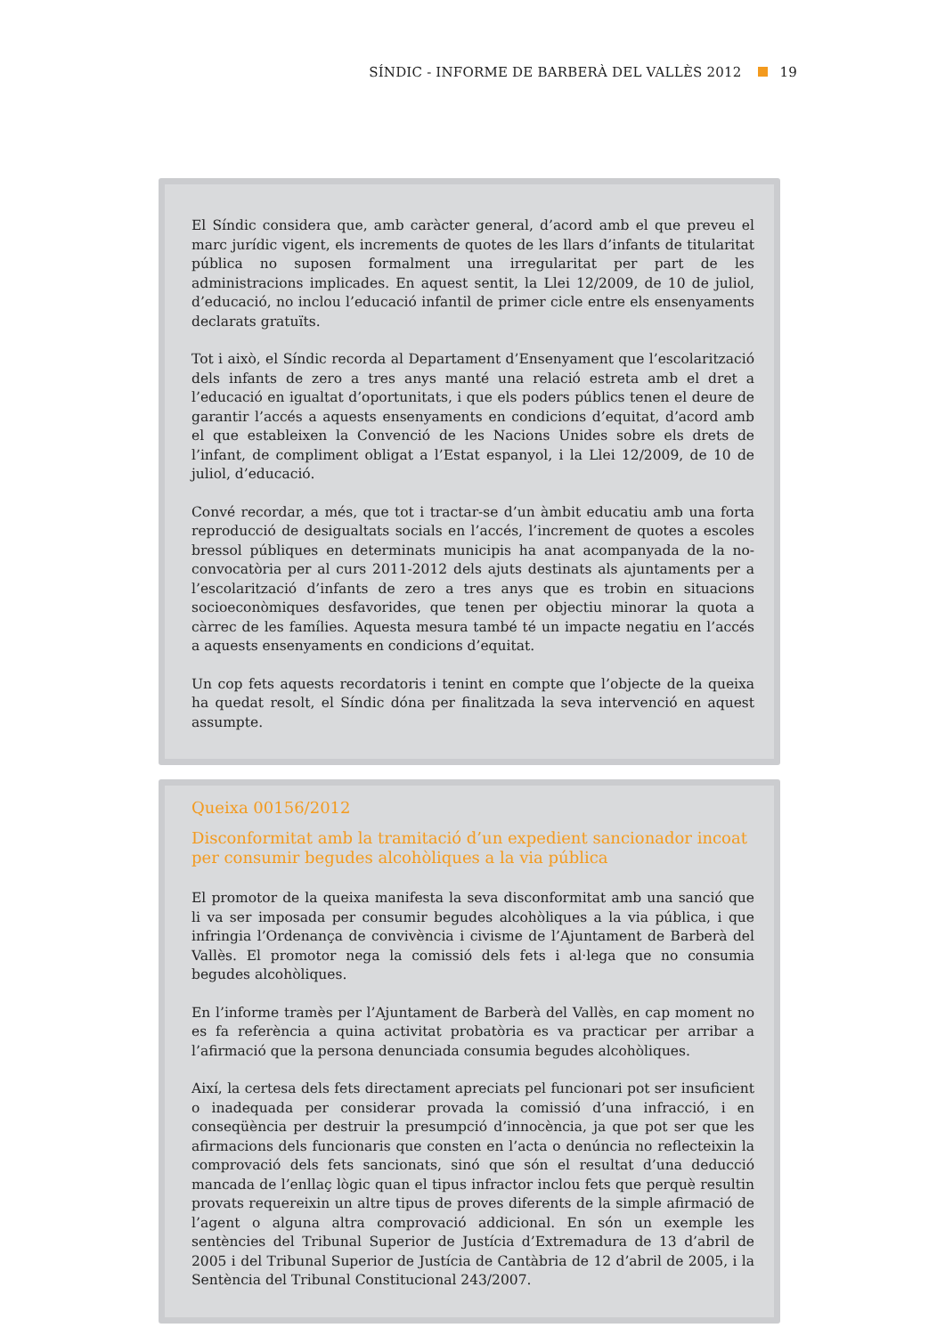SÍNDIC - INFORME DE BARBERÀ DEL VALLÈS 2012 19
El Síndic considera que, amb caràcter general, d’acord amb el que preveu el marc jurídic vigent, els increments de quotes de les llars d’infants de titularitat pública no suposen formalment una irregularitat per part de les administracions implicades. En aquest sentit, la Llei 12/2009, de 10 de juliol, d’educació, no inclou l’educació infantil de primer cicle entre els ensenyaments declarats gratuïts.
Tot i això, el Síndic recorda al Departament d’Ensenyament que l’escolarització dels infants de zero a tres anys manté una relació estreta amb el dret a l’educació en igualtat d’oportunitats, i que els poders públics tenen el deure de garantir l’accés a aquests ensenyaments en condicions d’equitat, d’acord amb el que estableixen la Convenció de les Nacions Unides sobre els drets de l’infant, de compliment obligat a l’Estat espanyol, i la Llei 12/2009, de 10 de juliol, d’educació.
Convé recordar, a més, que tot i tractar-se d’un àmbit educatiu amb una forta reproducció de desigualtats socials en l’accés, l’increment de quotes a escoles bressol públiques en determinats municipis ha anat acompanyada de la no-convocatòria per al curs 2011-2012 dels ajuts destinats als ajuntaments per a l’escolarització d’infants de zero a tres anys que es trobin en situacions socioeconòmiques desfavorides, que tenen per objectiu minorar la quota a càrrec de les famílies. Aquesta mesura també té un impacte negatiu en l’accés a aquests ensenyaments en condicions d’equitat.
Un cop fets aquests recordatoris i tenint en compte que l’objecte de la queixa ha quedat resolt, el Síndic dóna per finalitzada la seva intervenció en aquest assumpte.
Queixa 00156/2012
Disconformitat amb la tramitació d’un expedient sancionador incoat per consumir begudes alcohòliques a la via pública
El promotor de la queixa manifesta la seva disconformitat amb una sanció que li va ser imposada per consumir begudes alcohòliques a la via pública, i que infringia l’Ordenança de convivència i civisme de l’Ajuntament de Barberà del Vallès. El promotor nega la comissió dels fets i al·lega que no consumia begudes alcohòliques.
En l’informe tramès per l’Ajuntament de Barberà del Vallès, en cap moment no es fa referència a quina activitat probatòria es va practicar per arribar a l’afirmació que la persona denunciada consumia begudes alcohòliques.
Així, la certesa dels fets directament apreciats pel funcionari pot ser insuficient o inadequada per considerar provada la comissió d’una infracció, i en conseqüència per destruir la presumpció d’innocència, ja que pot ser que les afirmacions dels funcionaris que consten en l’acta o denúncia no reflecteixin la comprovació dels fets sancionats, sinó que són el resultat d’una deducció mancada de l’enllaç lògic quan el tipus infractor inclou fets que perquè resultin provats requereixin un altre tipus de proves diferents de la simple afirmació de l’agent o alguna altra comprovació addicional. En són un exemple les sentències del Tribunal Superior de Justícia d’Extremadura de 13 d’abril de 2005 i del Tribunal Superior de Justícia de Cantàbria de 12 d’abril de 2005, i la Sentència del Tribunal Constitucional 243/2007.